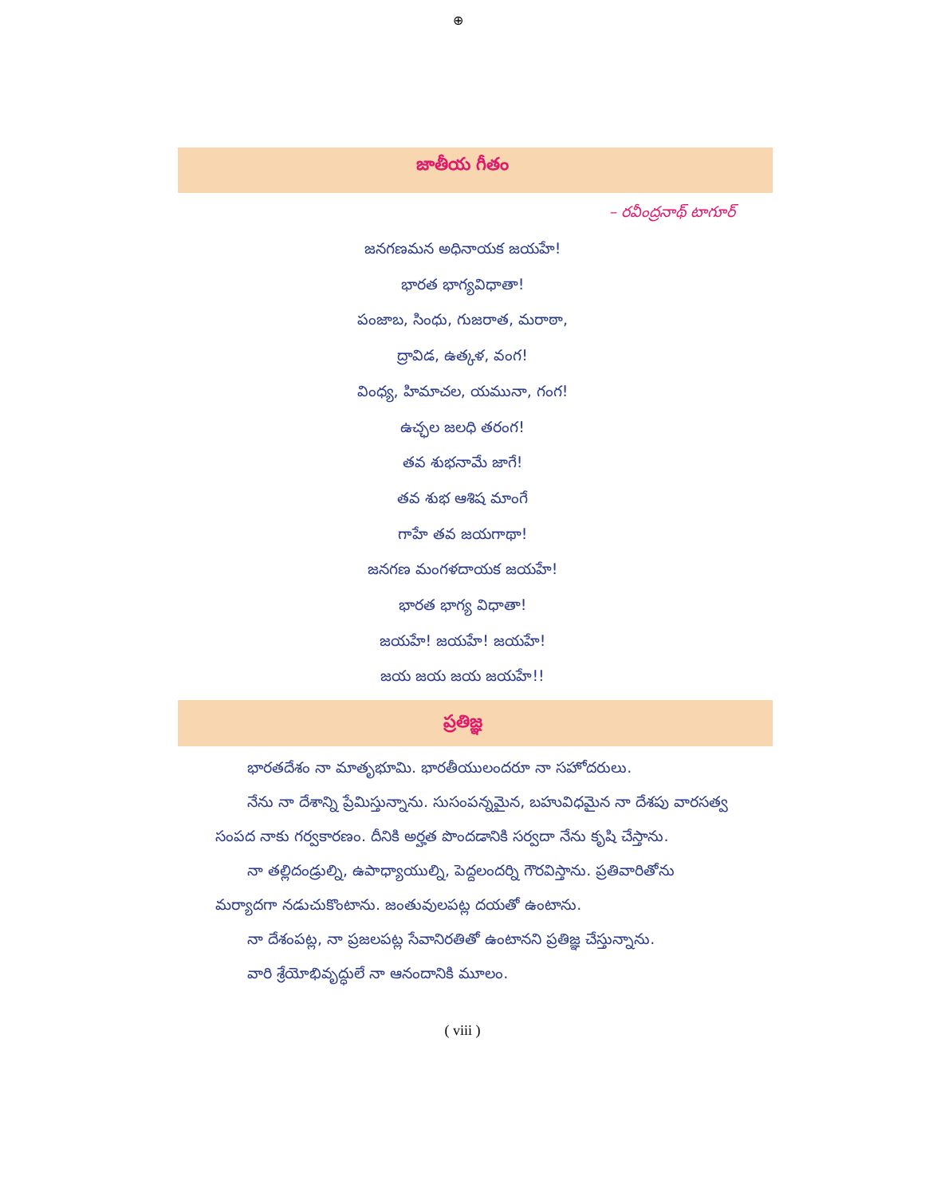⊕
జాతీయ గీతం
– రవీంద్రనాథ్ టాగూర్
జనగణమన అధినాయక జయహే!
భారత భాగ్యవిధాతా!
పంజాబ, సింధు, గుజరాత, మరాఠా,
ద్రావిడ, ఉత్కళ, వంగ!
వింధ్య, హిమాచల, యమునా, గంగ!
ఉచ్ఛల జలధి తరంగ!
తవ శుభనామే జాగే!
తవ శుభ ఆశిష మాంగే
గాహే తవ జయగాథా!
జనగణ మంగళదాయక జయహే!
భారత భాగ్య విధాతా!
జయహే! జయహే! జయహే!
జయ జయ జయ జయహే!!
ప్రతిజ్ఞ
భారతదేశం నా మాతృభూమి. భారతీయులందరూ నా సహోదరులు.
నేను నా దేశాన్ని ప్రేమిస్తున్నాను. సుసంపన్నమైన, బహువిధమైన నా దేశపు వారసత్వ సంపద నాకు గర్వకారణం. దీనికి అర్హత పొందడానికి సర్వదా నేను కృషి చేస్తాను.
నా తల్లిదండ్రుల్ని, ఉపాధ్యాయుల్ని, పెద్దలందర్ని గౌరవిస్తాను. ప్రతివారితోను మర్యాదగా నడుచుకొంటాను. జంతువులపట్ల దయతో ఉంటాను.
నా దేశంపట్ల, నా ప్రజలపట్ల సేవానిరతితో ఉంటానని ప్రతిజ్ఞ చేస్తున్నాను.
వారి శ్రేయోభివృద్ధులే నా ఆనందానికి మూలం.
( viii )